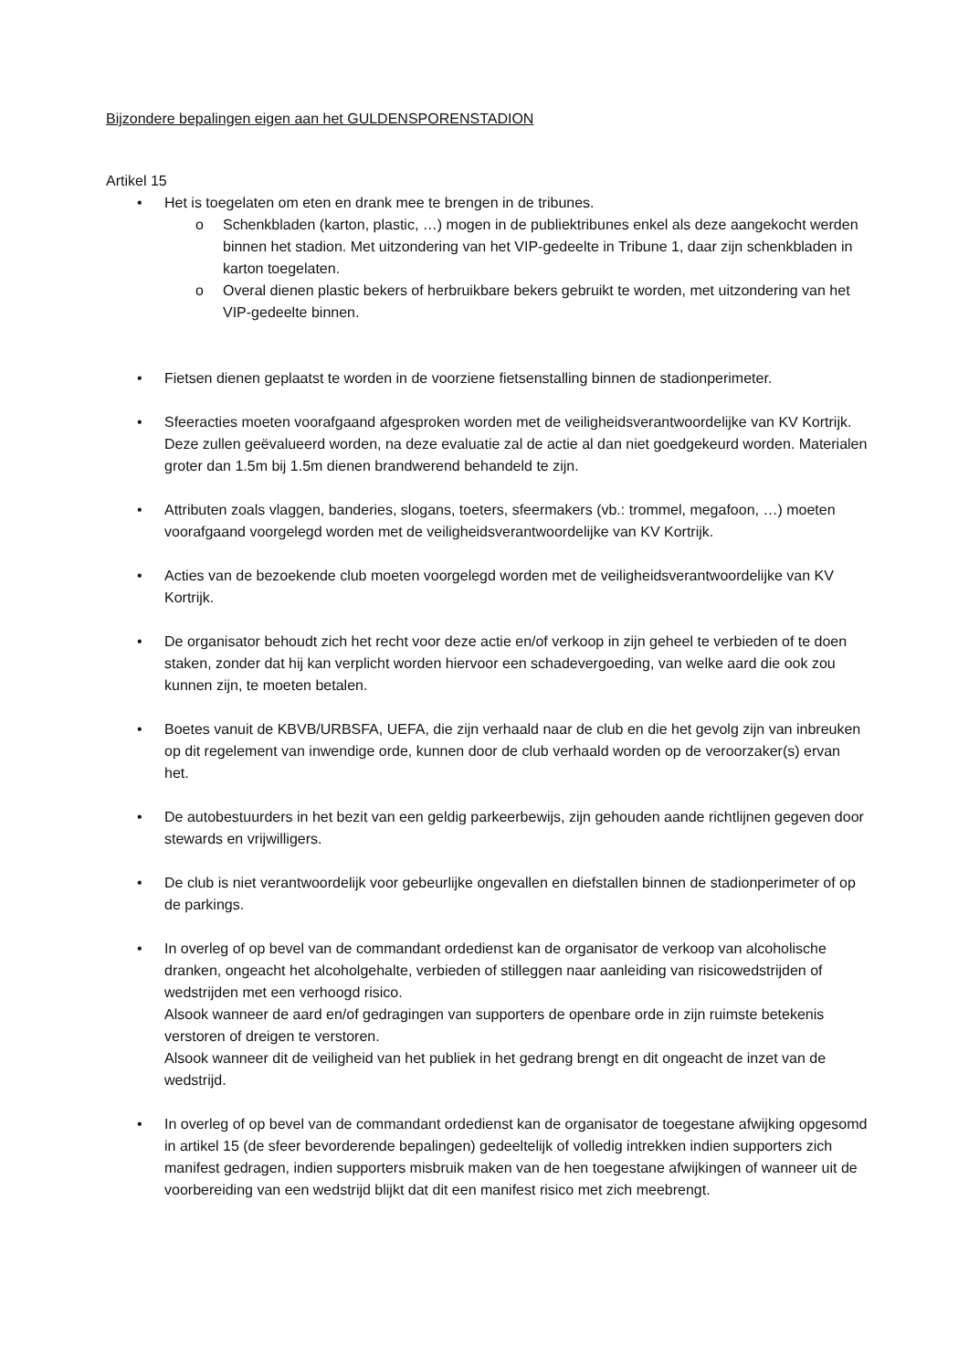Bijzondere bepalingen eigen aan het GULDENSPORENSTADION
Artikel 15
• Het is toegelaten om eten en drank mee te brengen in de tribunes.
o Schenkbladen (karton, plastic, …) mogen in de publiektribunes enkel als deze aangekocht werden binnen het stadion. Met uitzondering van het VIP-gedeelte in Tribune 1, daar zijn schenkbladen in karton toegelaten.
o Overal dienen plastic bekers of herbruikbare bekers gebruikt te worden, met uitzondering van het VIP-gedeelte binnen.
• Fietsen dienen geplaatst te worden in de voorziene fietsenstalling binnen de stadionperimeter.
• Sfeeracties moeten voorafgaand afgesproken worden met de veiligheidsverantwoordelijke van KV Kortrijk. Deze zullen geëvalueerd worden, na deze evaluatie zal de actie al dan niet goedgekeurd worden. Materialen groter dan 1.5m bij 1.5m dienen brandwerend behandeld te zijn.
• Attributen zoals vlaggen, banderies, slogans, toeters, sfeermakers (vb.: trommel, megafoon, …) moeten voorafgaand voorgelegd worden met de veiligheidsverantwoordelijke van KV Kortrijk.
• Acties van de bezoekende club moeten voorgelegd worden met de veiligheidsverantwoordelijke van KV Kortrijk.
• De organisator behoudt zich het recht voor deze actie en/of verkoop in zijn geheel te verbieden of te doen staken, zonder dat hij kan verplicht worden hiervoor een schadevergoeding, van welke aard die ook zou kunnen zijn, te moeten betalen.
• Boetes vanuit de KBVB/URBSFA, UEFA, die zijn verhaald naar de club en die het gevolg zijn van inbreuken op dit regelement van inwendige orde, kunnen door de club verhaald worden op de veroorzaker(s) ervan het.
• De autobestuurders in het bezit van een geldig parkeerbewijs, zijn gehouden aande richtlijnen gegeven door stewards en vrijwilligers.
• De club is niet verantwoordelijk voor gebeurlijke ongevallen en diefstallen binnen de stadionperimeter of op de parkings.
• In overleg of op bevel van de commandant ordedienst kan de organisator de verkoop van alcoholische dranken, ongeacht het alcoholgehalte, verbieden of stilleggen naar aanleiding van risicowedstrijden of wedstrijden met een verhoogd risico.
Alsook wanneer de aard en/of gedragingen van supporters de openbare orde in zijn ruimste betekenis verstoren of dreigen te verstoren.
Alsook wanneer dit de veiligheid van het publiek in het gedrang brengt en dit ongeacht de inzet van de wedstrijd.
• In overleg of op bevel van de commandant ordedienst kan de organisator de toegestane afwijking opgesomd in artikel 15 (de sfeer bevorderende bepalingen) gedeeltelijk of volledig intrekken indien supporters zich manifest gedragen, indien supporters misbruik maken van de hen toegestane afwijkingen of wanneer uit de voorbereiding van een wedstrijd blijkt dat dit een manifest risico met zich meebrengt.